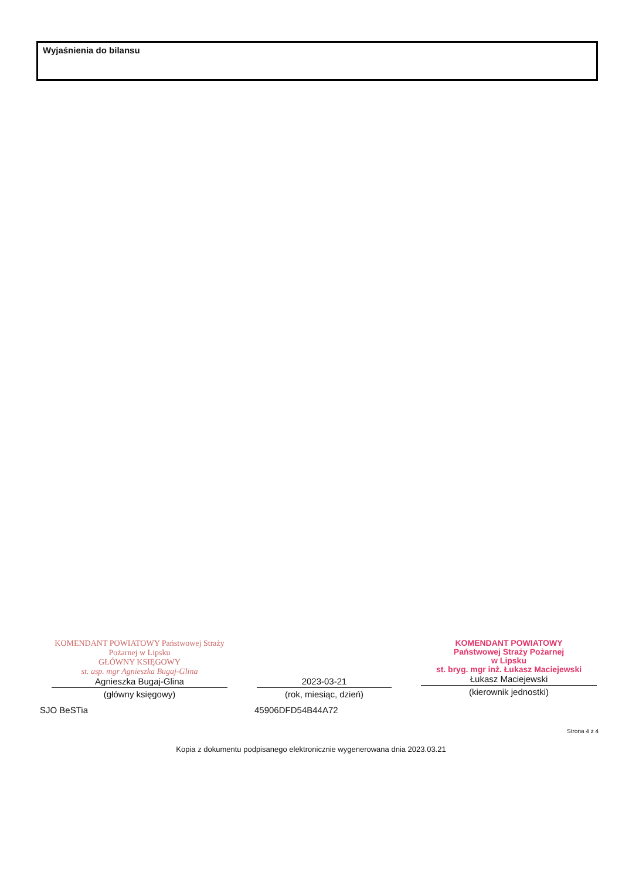Wyjaśnienia do bilansu
KOMENDANT POWIATOWY Państwowej Straży Pożarnej w Lipsku
GŁÓWNY KSIĘGOWY
st. asp. mgr Agnieszka Bugaj-Glina
Agnieszka Bugaj-Glina
(główny księgowy)
2023-03-21
(rok, miesiąc, dzień)
KOMENDANT POWIATOWY
Państwowej Straży Pożarnej
w Lipsku
st. bryg. mgr inż. Łukasz Maciejewski
Łukasz Maciejewski
(kierownik jednostki)
SJO BeSTia 45906DFD54B44A72
Strona 4 z 4
Kopia z dokumentu podpisanego elektronicznie wygenerowana dnia 2023.03.21